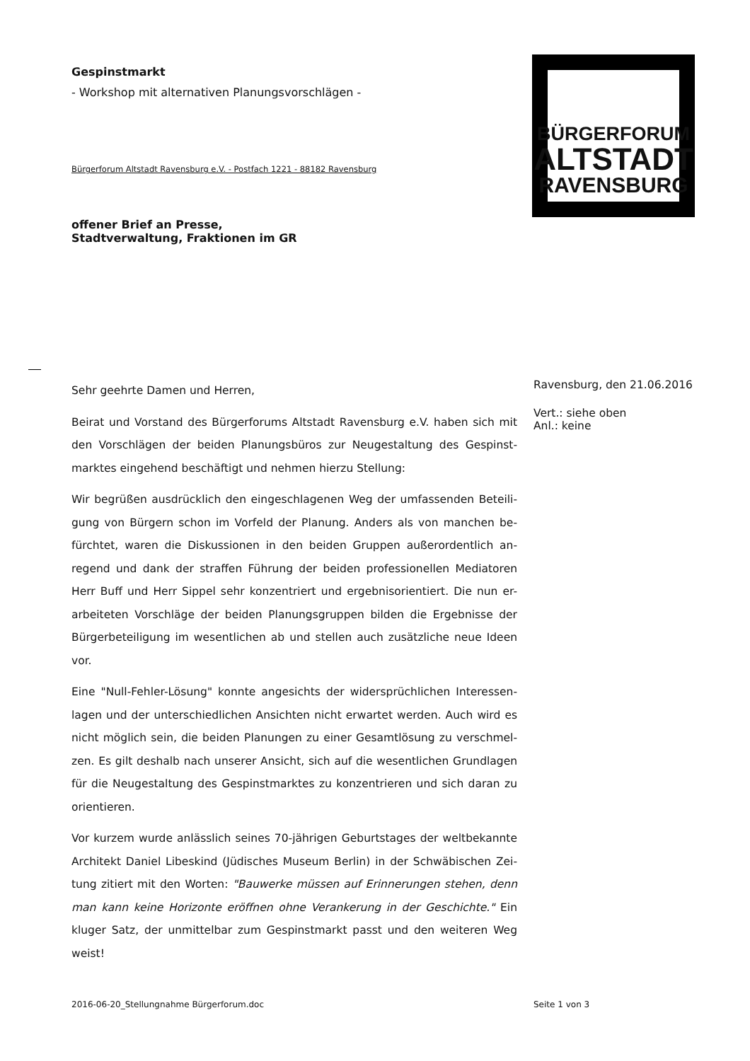Gespinstmarkt
- Workshop mit alternativen Planungsvorschlägen -
Bürgerforum Altstadt Ravensburg e.V. - Postfach 1221 - 88182 Ravensburg
offener Brief an Presse,
Stadtverwaltung, Fraktionen im GR
Sehr geehrte Damen und Herren,
Beirat und Vorstand des Bürgerforums Altstadt Ravensburg e.V. haben sich mit den Vorschlägen der beiden Planungsbüros zur Neugestaltung des Gespinst-marktes eingehend beschäftigt und nehmen hierzu Stellung:
Wir begrüßen ausdrücklich den eingeschlagenen Weg der umfassenden Beteili-gung von Bürgern schon im Vorfeld der Planung. Anders als von manchen be-fürchtet, waren die Diskussionen in den beiden Gruppen außerordentlich an-regend und dank der straffen Führung der beiden professionellen Mediatoren Herr Buff und Herr Sippel sehr konzentriert und ergebnisorientiert. Die nun er-arbeiteten Vorschläge der beiden Planungsgruppen bilden die Ergebnisse der Bürgerbeteiligung im wesentlichen ab und stellen auch zusätzliche neue Ideen vor.
Eine "Null-Fehler-Lösung" konnte angesichts der widersprüchlichen Interessen-lagen und der unterschiedlichen Ansichten nicht erwartet werden. Auch wird es nicht möglich sein, die beiden Planungen zu einer Gesamtlösung zu verschmel-zen. Es gilt deshalb nach unserer Ansicht, sich auf die wesentlichen Grundlagen für die Neugestaltung des Gespinstmarktes zu konzentrieren und sich daran zu orientieren.
Vor kurzem wurde anlässlich seines 70-jährigen Geburtstages der weltbekannte Architekt Daniel Libeskind (Jüdisches Museum Berlin) in der Schwäbischen Zei-tung zitiert mit den Worten: "Bauwerke müssen auf Erinnerungen stehen, denn man kann keine Horizonte eröffnen ohne Verankerung in der Geschichte." Ein kluger Satz, der unmittelbar zum Gespinstmarkt passt und den weiteren Weg weist!
BÜRGERFORUM
ALTSTADT
RAVENSBURG
Ravensburg, den 21.06.2016
Vert.: siehe oben
Anl.: keine
2016-06-20_Stellungnahme Bürgerforum.doc
Seite 1 von 3